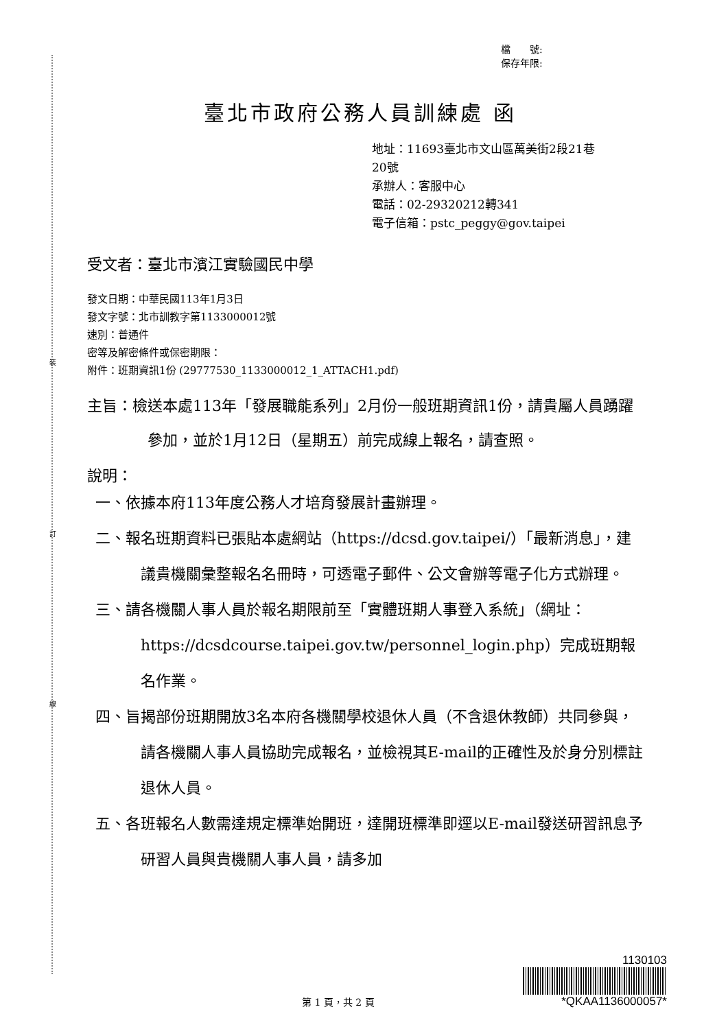裝
訂
線
檔　　號:
保存年限:
臺北市政府公務人員訓練處 函
地址：11693臺北市文山區萬美街2段21巷
20號
承辦人：客服中心
電話：02-29320212轉341
電子信箱：pstc_peggy@gov.taipei
受文者：臺北市濱江實驗國民中學
發文日期：中華民國113年1月3日
發文字號：北市訓教字第1133000012號
速別：普通件
密等及解密條件或保密期限：
附件：班期資訊1份 (29777530_1133000012_1_ATTACH1.pdf)
主旨：檢送本處113年「發展職能系列」2月份一般班期資訊1份，請貴屬人員踴躍參加，並於1月12日（星期五）前完成線上報名，請查照。
說明：
一、依據本府113年度公務人才培育發展計畫辦理。
二、報名班期資料已張貼本處網站（https://dcsd.gov.taipei/）「最新消息」，建議貴機關彙整報名名冊時，可透電子郵件、公文會辦等電子化方式辦理。
三、請各機關人事人員於報名期限前至「實體班期人事登入系統」（網址：https://dcsdcourse.taipei.gov.tw/personnel_login.php）完成班期報名作業。
四、旨揭部份班期開放3名本府各機關學校退休人員（不含退休教師）共同參與，請各機關人事人員協助完成報名，並檢視其E-mail的正確性及於身分別標註退休人員。
五、各班報名人數需達規定標準始開班，達開班標準即逕以E-mail發送研習訊息予研習人員與貴機關人事人員，請多加
第 1 頁，共 2 頁
1130103
*QKAA1136000057*